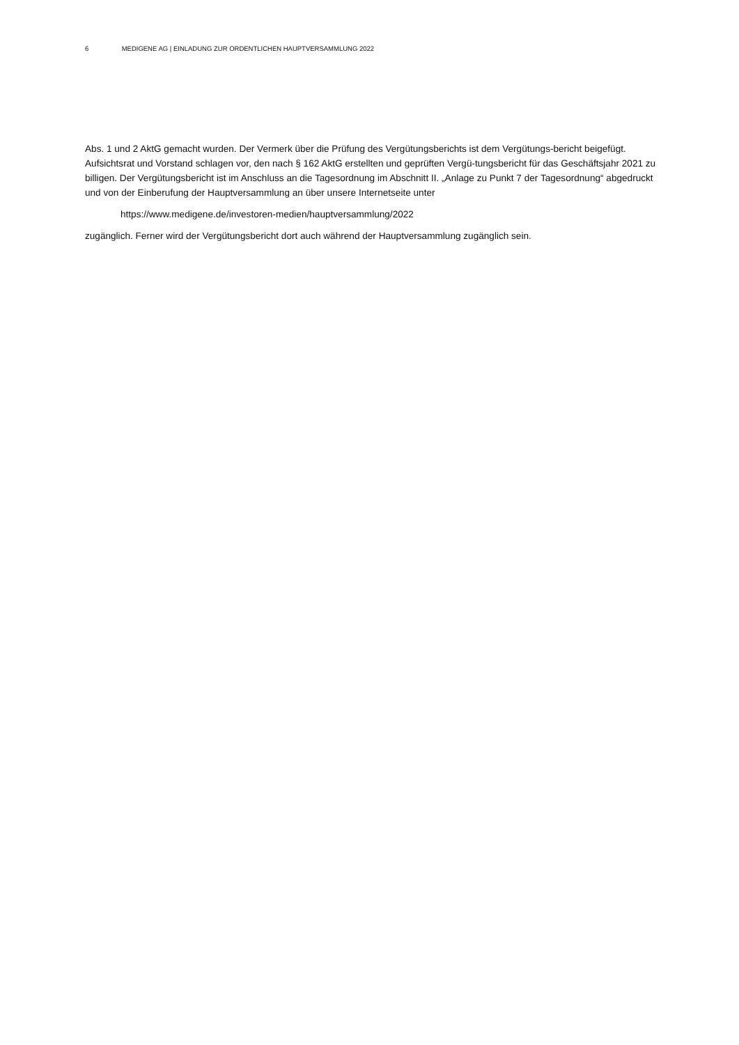6 MEDIGENE AG | EINLADUNG ZUR ORDENTLICHEN HAUPTVERSAMMLUNG 2022
Abs. 1 und 2 AktG gemacht wurden. Der Vermerk über die Prüfung des Vergütungsberichts ist dem Vergütungs-bericht beigefügt. Aufsichtsrat und Vorstand schlagen vor, den nach § 162 AktG erstellten und geprüften Vergü-tungsbericht für das Geschäftsjahr 2021 zu billigen. Der Vergütungsbericht ist im Anschluss an die Tagesordnung im Abschnitt II. „Anlage zu Punkt 7 der Tagesordnung“ abgedruckt und von der Einberufung der Hauptversammlung an über unsere Internetseite unter
https://www.medigene.de/investoren-medien/hauptversammlung/2022
zugänglich. Ferner wird der Vergütungsbericht dort auch während der Hauptversammlung zugänglich sein.